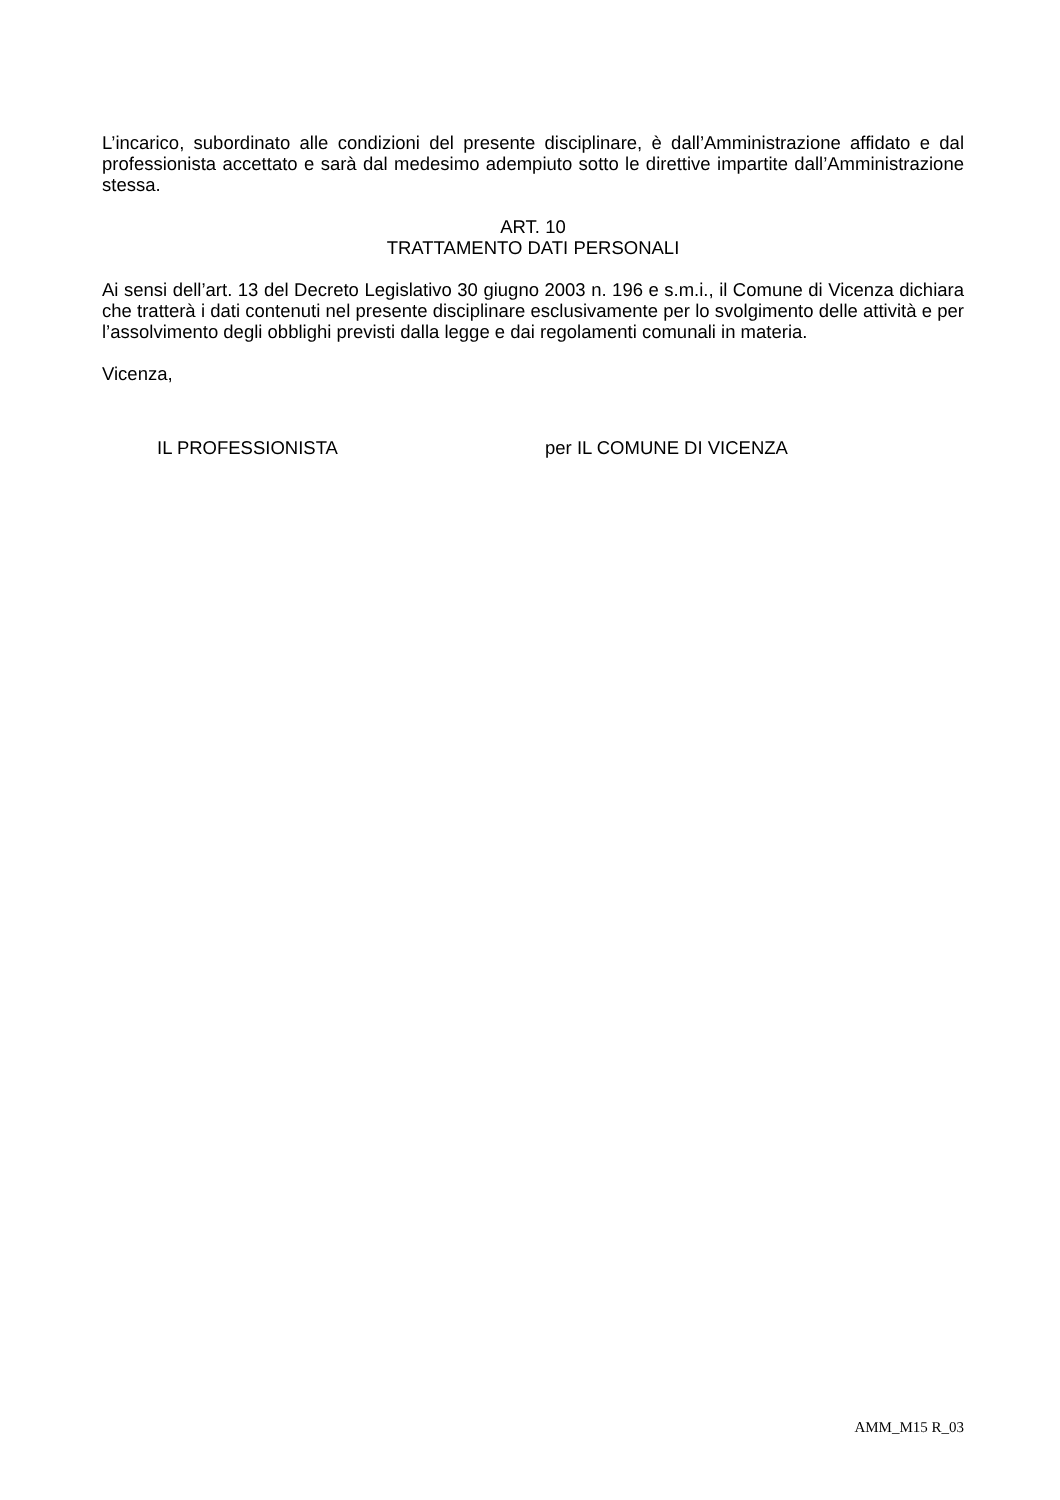L’incarico, subordinato alle condizioni del presente disciplinare, è dall’Amministrazione affidato e dal professionista accettato e sarà dal medesimo adempiuto sotto le direttive impartite dall’Amministrazione stessa.
ART. 10
TRATTAMENTO DATI PERSONALI
Ai sensi dell’art. 13 del Decreto Legislativo 30 giugno 2003 n. 196 e s.m.i., il Comune di Vicenza dichiara che tratterà i dati contenuti nel presente disciplinare esclusivamente per lo svolgimento delle attività e per l’assolvimento degli obblighi previsti dalla legge e dai regolamenti comunali in materia.
Vicenza,
IL PROFESSIONISTA per IL COMUNE DI VICENZA
AMM_M15 R_03